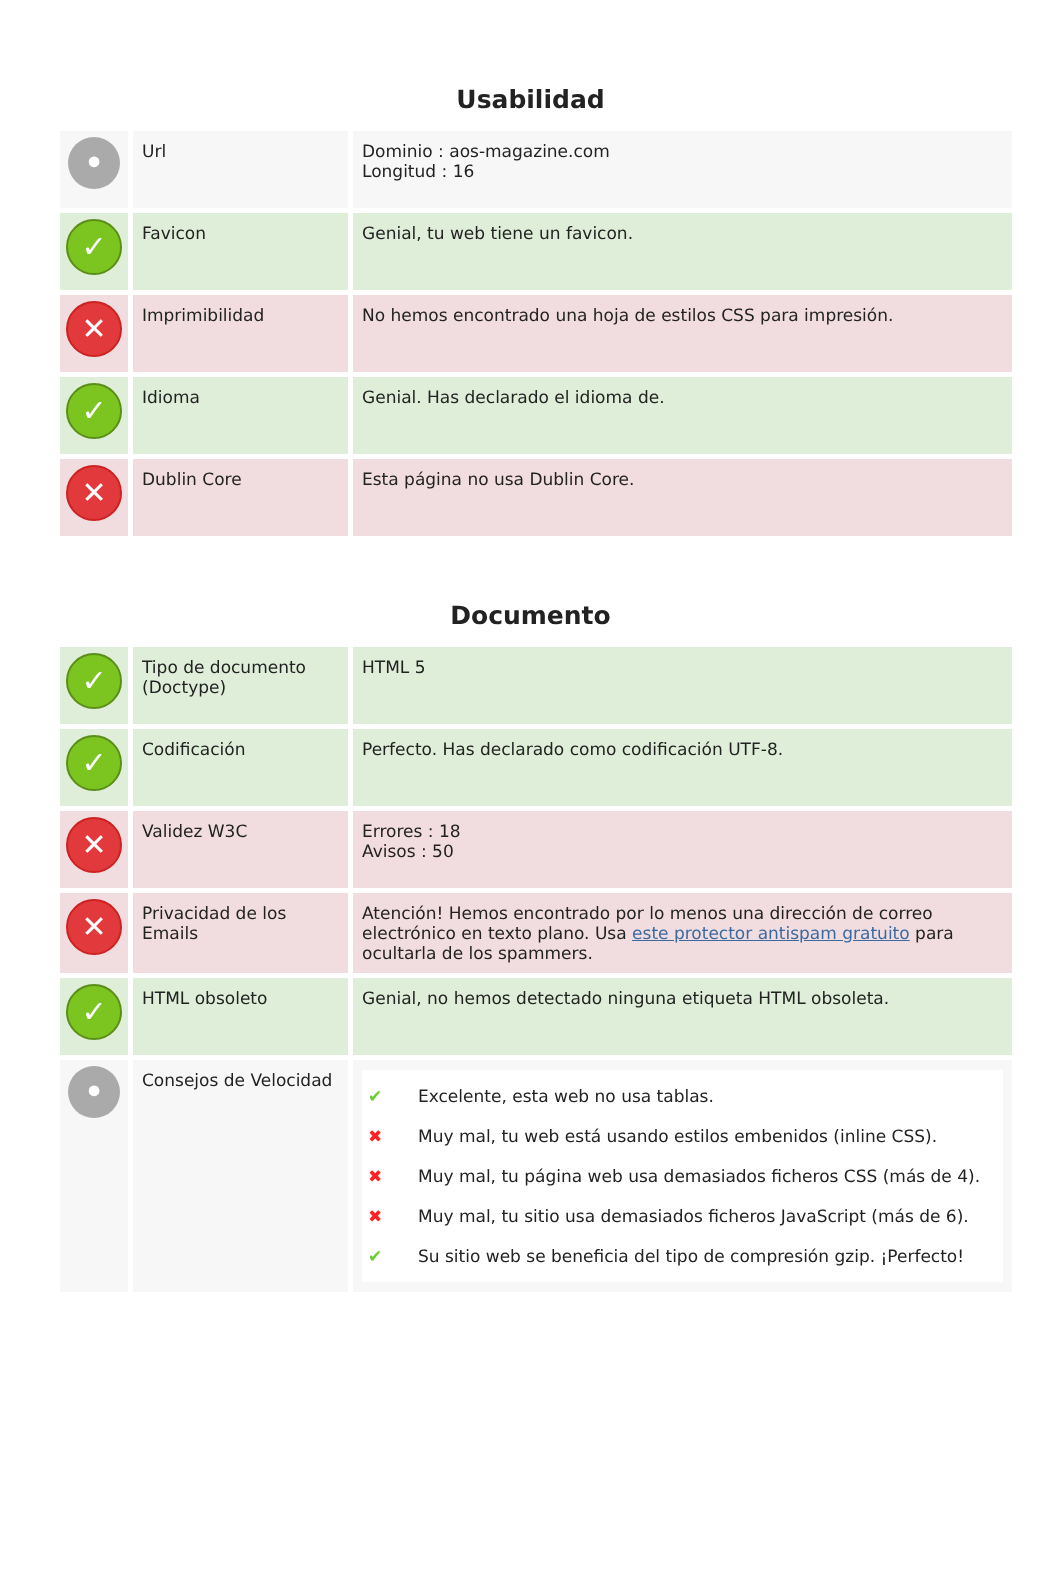Usabilidad
| • | Url | Dominio : aos-magazine.com Longitud : 16 |
| ✓ | Favicon | Genial, tu web tiene un favicon. |
| ✕ | Imprimibilidad | No hemos encontrado una hoja de estilos CSS para impresión. |
| ✓ | Idioma | Genial. Has declarado el idioma de. |
| ✕ | Dublin Core | Esta página no usa Dublin Core. |
Documento
| ✓ | Tipo de documento (Doctype) | HTML 5 |
| ✓ | Codificación | Perfecto. Has declarado como codificación UTF-8. |
| ✕ | Validez W3C | Errores : 18 Avisos : 50 |
| ✕ | Privacidad de los Emails | Atención! Hemos encontrado por lo menos una dirección de correo electrónico en texto plano. Usa este protector antispam gratuito para ocultarla de los spammers. |
| ✓ | HTML obsoleto | Genial, no hemos detectado ninguna etiqueta HTML obsoleta. |
| • | Consejos de Velocidad | ✔ Excelente, esta web no usa tablas. ✖ Muy mal, tu web está usando estilos embenidos (inline CSS). ✖ Muy mal, tu página web usa demasiados ficheros CSS (más de 4). ✖ Muy mal, tu sitio usa demasiados ficheros JavaScript (más de 6). ✔ Su sitio web se beneficia del tipo de compresión gzip. ¡Perfecto! |